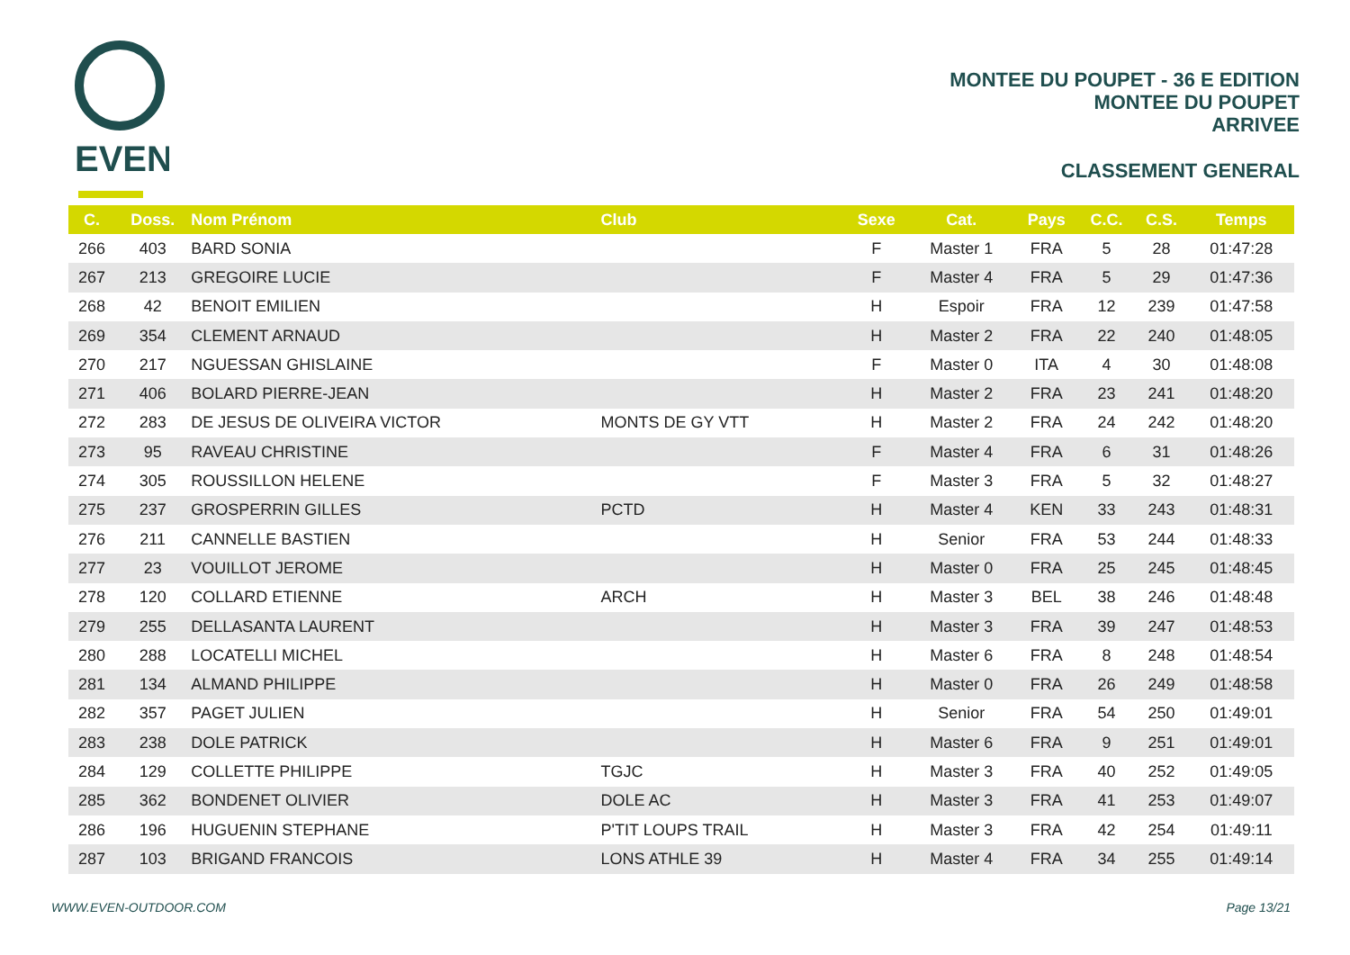EVEN
MONTEE DU POUPET - 36 E EDITION
MONTEE DU POUPET
ARRIVEE
CLASSEMENT GENERAL
| C. | Doss. | Nom Prénom | Club | Sexe | Cat. | Pays | C.C. | C.S. | Temps |
| --- | --- | --- | --- | --- | --- | --- | --- | --- | --- |
| 266 | 403 | BARD SONIA | | F | Master 1 | FRA | 5 | 28 | 01:47:28 |
| 267 | 213 | GREGOIRE LUCIE | | F | Master 4 | FRA | 5 | 29 | 01:47:36 |
| 268 | 42 | BENOIT EMILIEN | | H | Espoir | FRA | 12 | 239 | 01:47:58 |
| 269 | 354 | CLEMENT ARNAUD | | H | Master 2 | FRA | 22 | 240 | 01:48:05 |
| 270 | 217 | NGUESSAN GHISLAINE | | F | Master 0 | ITA | 4 | 30 | 01:48:08 |
| 271 | 406 | BOLARD PIERRE-JEAN | | H | Master 2 | FRA | 23 | 241 | 01:48:20 |
| 272 | 283 | DE JESUS DE OLIVEIRA VICTOR | MONTS DE GY VTT | H | Master 2 | FRA | 24 | 242 | 01:48:20 |
| 273 | 95 | RAVEAU CHRISTINE | | F | Master 4 | FRA | 6 | 31 | 01:48:26 |
| 274 | 305 | ROUSSILLON HELENE | | F | Master 3 | FRA | 5 | 32 | 01:48:27 |
| 275 | 237 | GROSPERRIN GILLES | PCTD | H | Master 4 | KEN | 33 | 243 | 01:48:31 |
| 276 | 211 | CANNELLE BASTIEN | | H | Senior | FRA | 53 | 244 | 01:48:33 |
| 277 | 23 | VOUILLOT JEROME | | H | Master 0 | FRA | 25 | 245 | 01:48:45 |
| 278 | 120 | COLLARD ETIENNE | ARCH | H | Master 3 | BEL | 38 | 246 | 01:48:48 |
| 279 | 255 | DELLASANTA LAURENT | | H | Master 3 | FRA | 39 | 247 | 01:48:53 |
| 280 | 288 | LOCATELLI MICHEL | | H | Master 6 | FRA | 8 | 248 | 01:48:54 |
| 281 | 134 | ALMAND PHILIPPE | | H | Master 0 | FRA | 26 | 249 | 01:48:58 |
| 282 | 357 | PAGET JULIEN | | H | Senior | FRA | 54 | 250 | 01:49:01 |
| 283 | 238 | DOLE PATRICK | | H | Master 6 | FRA | 9 | 251 | 01:49:01 |
| 284 | 129 | COLLETTE PHILIPPE | TGJC | H | Master 3 | FRA | 40 | 252 | 01:49:05 |
| 285 | 362 | BONDENET OLIVIER | DOLE AC | H | Master 3 | FRA | 41 | 253 | 01:49:07 |
| 286 | 196 | HUGUENIN STEPHANE | P'TIT LOUPS TRAIL | H | Master 3 | FRA | 42 | 254 | 01:49:11 |
| 287 | 103 | BRIGAND FRANCOIS | LONS ATHLE 39 | H | Master 4 | FRA | 34 | 255 | 01:49:14 |
WWW.EVEN-OUTDOOR.COM Page 13/21